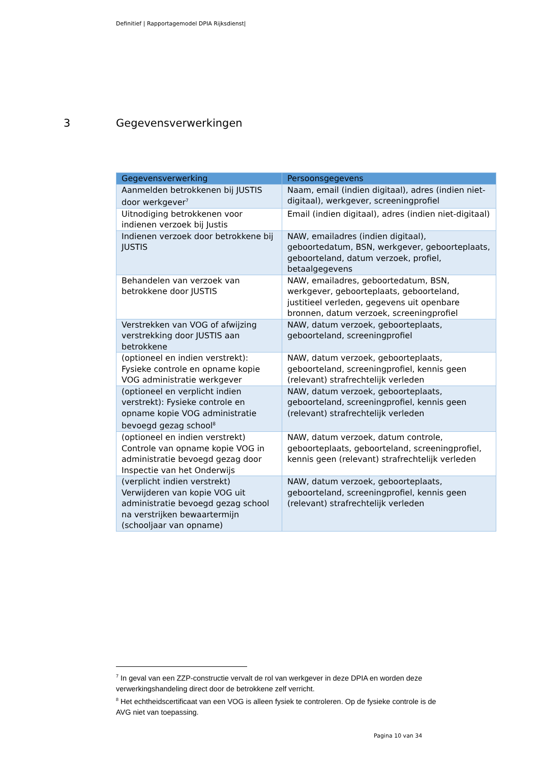Definitief | Rapportagemodel DPIA Rijksdienst|
3 Gegevensverwerkingen
| Gegevensverwerking | Persoonsgegevens |
| --- | --- |
| Aanmelden betrokkenen bij JUSTIS door werkgever<sup>7</sup> | Naam, email (indien digitaal), adres (indien niet-digitaal), werkgever, screeningprofiel |
| Uitnodiging betrokkenen voor indienen verzoek bij Justis | Email (indien digitaal), adres (indien niet-digitaal) |
| Indienen verzoek door betrokkene bij JUSTIS | NAW, emailadres (indien digitaal), geboortedatum, BSN, werkgever, geboorteplaats, geboorteland, datum verzoek, profiel, betaalgegevens |
| Behandelen van verzoek van betrokkene door JUSTIS | NAW, emailadres, geboortedatum, BSN, werkgever, geboorteplaats, geboorteland, justitieel verleden, gegevens uit openbare bronnen, datum verzoek, screeningprofiel |
| Verstrekken van VOG of afwijzing verstrekking door JUSTIS aan betrokkene | NAW, datum verzoek, geboorteplaats, geboorteland, screeningprofiel |
| (optioneel en indien verstrekt): Fysieke controle en opname kopie VOG administratie werkgever | NAW, datum verzoek, geboorteplaats, geboorteland, screeningprofiel, kennis geen (relevant) strafrechtelijk verleden |
| (optioneel en verplicht indien verstrekt): Fysieke controle en opname kopie VOG administratie bevoegd gezag school<sup>8</sup> | NAW, datum verzoek, geboorteplaats, geboorteland, screeningprofiel, kennis geen (relevant) strafrechtelijk verleden |
| (optioneel en indien verstrekt) Controle van opname kopie VOG in administratie bevoegd gezag door Inspectie van het Onderwijs | NAW, datum verzoek, datum controle, geboorteplaats, geboorteland, screeningprofiel, kennis geen (relevant) strafrechtelijk verleden |
| (verplicht indien verstrekt) Verwijderen van kopie VOG uit administratie bevoegd gezag school na verstrijken bewaartermijn (schooljaar van opname) | NAW, datum verzoek, geboorteplaats, geboorteland, screeningprofiel, kennis geen (relevant) strafrechtelijk verleden |
<sup>7</sup> In geval van een ZZP-constructie vervalt de rol van werkgever in deze DPIA en worden deze verwerkingshandeling direct door de betrokkene zelf verricht.
<sup>8</sup> Het echtheidscertificaat van een VOG is alleen fysiek te controleren. Op de fysieke controle is de AVG niet van toepassing.
Pagina 10 van 34